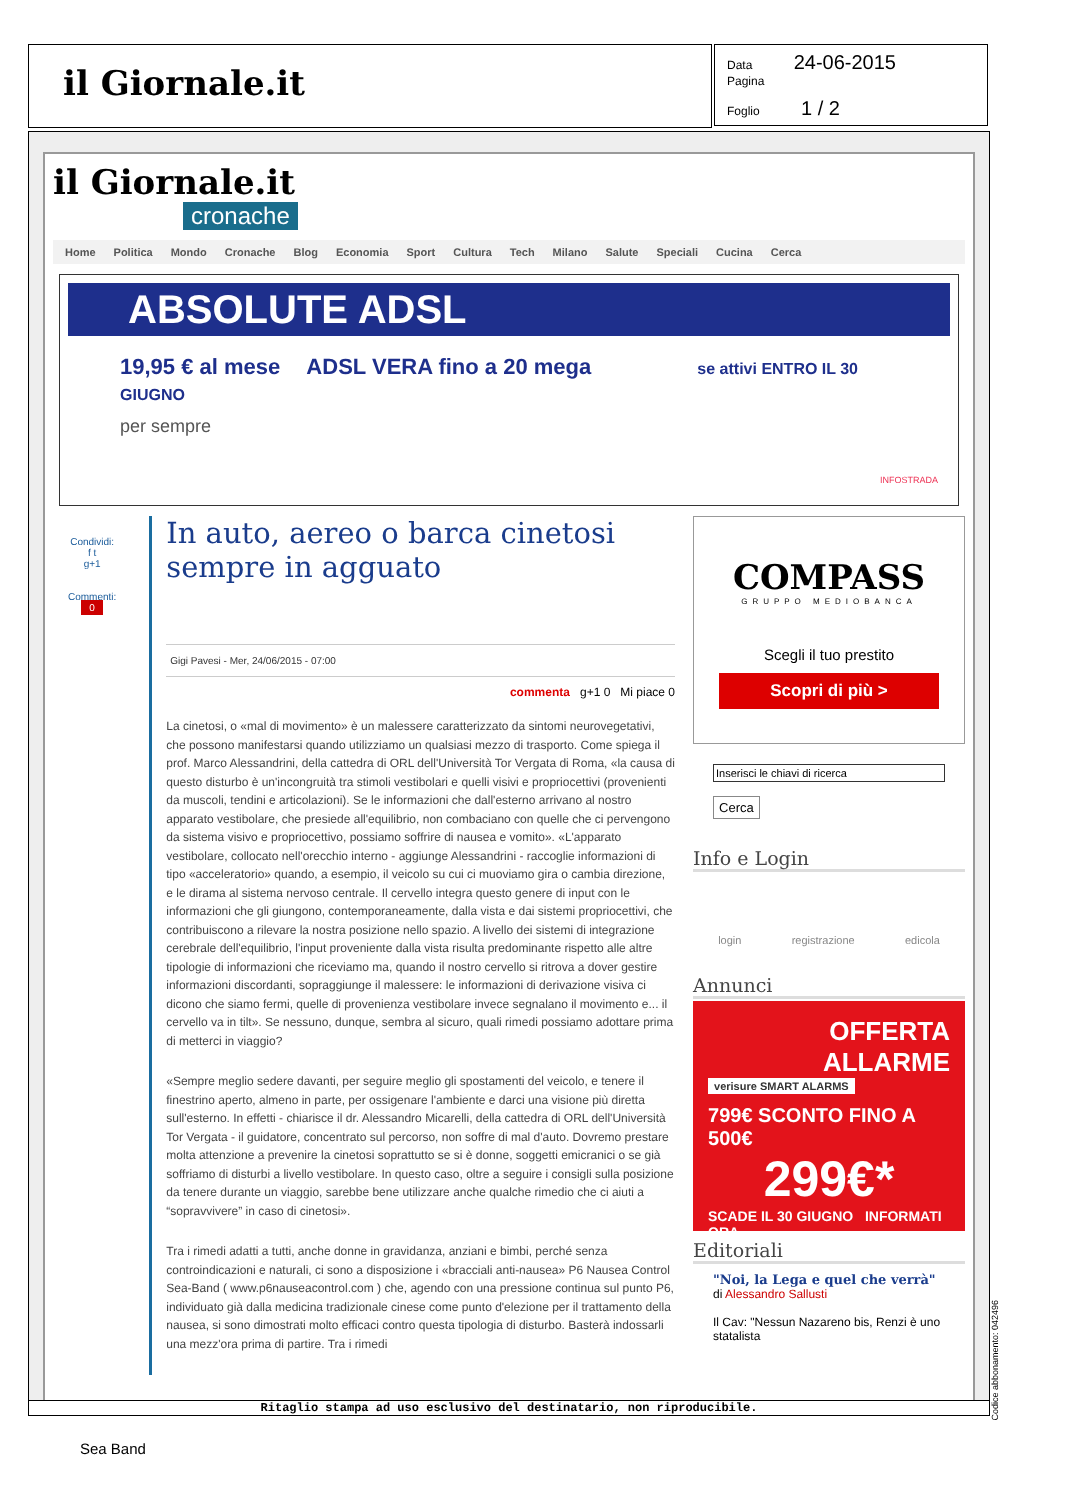il Giornale.it
Data 24-06-2015
Pagina
Foglio 1 / 2
il Giornale.it
cronache
Home Politica Mondo Cronache Blog Economia Sport Cultura Tech Milano Salute Speciali Cucina Cerca
ABSOLUTE ADSL
19,95 € al mese ADSL VERA fino a 20 mega se attivi ENTRO IL 30 GIUGNO
per sempre
INFOSTRADA
Condividi:
f t
g+1
Commenti:
0
In auto, aereo o barca cinetosi sempre in agguato
Gigi Pavesi - Mer, 24/06/2015 - 07:00
commenta g+1 0 Mi piace 0
La cinetosi, o «mal di movimento» è un malessere caratterizzato da sintomi neurovegetativi, che possono manifestarsi quando utilizziamo un qualsiasi mezzo di trasporto. Come spiega il prof. Marco Alessandrini, della cattedra di ORL dell'Università Tor Vergata di Roma, «la causa di questo disturbo è un'incongruità tra stimoli vestibolari e quelli visivi e propriocettivi (provenienti da muscoli, tendini e articolazioni). Se le informazioni che dall'esterno arrivano al nostro apparato vestibolare, che presiede all'equilibrio, non combaciano con quelle che ci pervengono da sistema visivo e propriocettivo, possiamo soffrire di nausea e vomito». «L'apparato vestibolare, collocato nell'orecchio interno - aggiunge Alessandrini - raccoglie informazioni di tipo «acceleratorio» quando, a esempio, il veicolo su cui ci muoviamo gira o cambia direzione, e le dirama al sistema nervoso centrale. Il cervello integra questo genere di input con le informazioni che gli giungono, contemporaneamente, dalla vista e dai sistemi propriocettivi, che contribuiscono a rilevare la nostra posizione nello spazio. A livello dei sistemi di integrazione cerebrale dell'equilibrio, l'input proveniente dalla vista risulta predominante rispetto alle altre tipologie di informazioni che riceviamo ma, quando il nostro cervello si ritrova a dover gestire informazioni discordanti, sopraggiunge il malessere: le informazioni di derivazione visiva ci dicono che siamo fermi, quelle di provenienza vestibolare invece segnalano il movimento e... il cervello va in tilt». Se nessuno, dunque, sembra al sicuro, quali rimedi possiamo adottare prima di metterci in viaggio?
«Sempre meglio sedere davanti, per seguire meglio gli spostamenti del veicolo, e tenere il finestrino aperto, almeno in parte, per ossigenare l'ambiente e darci una visione più diretta sull'esterno. In effetti - chiarisce il dr. Alessandro Micarelli, della cattedra di ORL dell'Università Tor Vergata - il guidatore, concentrato sul percorso, non soffre di mal d'auto. Dovremo prestare molta attenzione a prevenire la cinetosi soprattutto se si è donne, soggetti emicranici o se già soffriamo di disturbi a livello vestibolare. In questo caso, oltre a seguire i consigli sulla posizione da tenere durante un viaggio, sarebbe bene utilizzare anche qualche rimedio che ci aiuti a “sopravvivere” in caso di cinetosi».
Tra i rimedi adatti a tutti, anche donne in gravidanza, anziani e bimbi, perché senza controindicazioni e naturali, ci sono a disposizione i «bracciali anti-nausea» P6 Nausea Control Sea-Band ( www.p6nauseacontrol.com ) che, agendo con una pressione continua sul punto P6, individuato già dalla medicina tradizionale cinese come punto d'elezione per il trattamento della nausea, si sono dimostrati molto efficaci contro questa tipologia di disturbo. Basterà indossarli una mezz'ora prima di partire. Tra i rimedi
COMPASS
GRUPPO MEDIOBANCA
Scegli il tuo prestito
Scopri di più >
Inserisci le chiavi di ricerca
Cerca
Info e Login
login registrazione edicola
Annunci
OFFERTA ALLARME
verisure SMART ALARMS
799€ SCONTO FINO A 500€
299€*
SCADE IL 30 GIUGNO INFORMATI ORA
Editoriali
"Noi, la Lega e quel che verrà"
di Alessandro Sallusti
Il Cav: "Nessun Nazareno bis, Renzi è uno statalista
Ritaglio stampa ad uso esclusivo del destinatario, non riproducibile.
Codice abbonamento: 042496
Sea Band